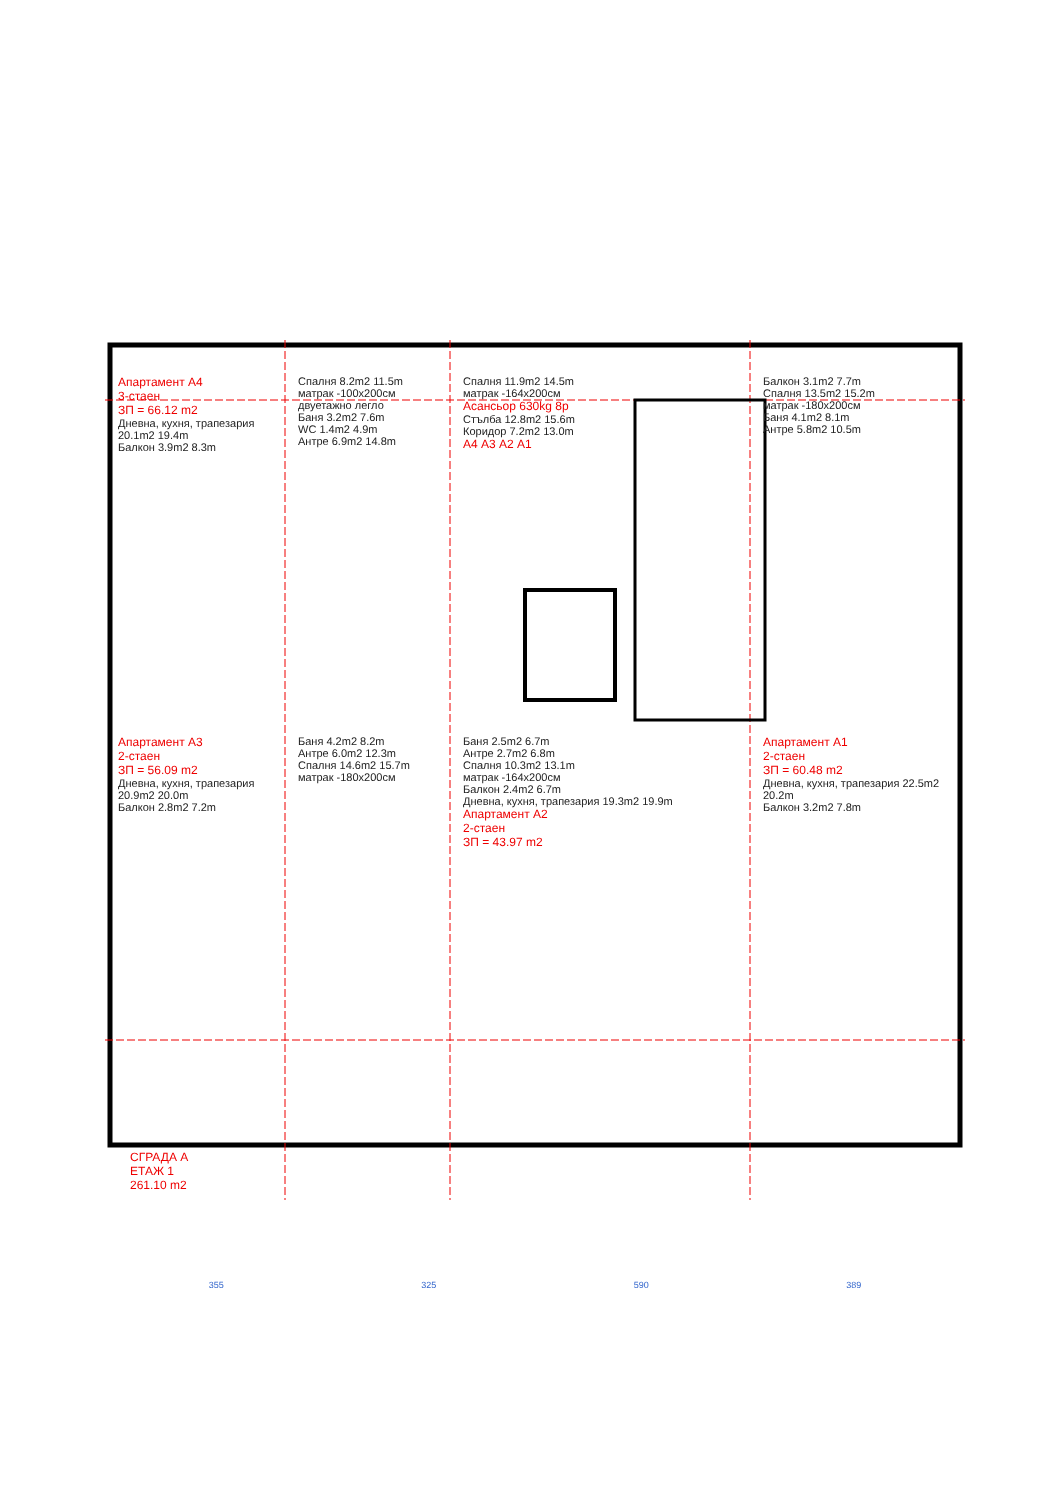Апартамент А4
3-стаен
ЗП = 66.12 m2
Дневна, кухня, трапезария 20.1m2 19.4m
Балкон 3.9m2 8.3m
Спалня 8.2m2 11.5m
матрак -100x200см двуетажно легло
Баня 3.2m2 7.6m
WC 1.4m2 4.9m
Антре 6.9m2 14.8m
Спалня 11.9m2 14.5m
матрак -164x200см
Асансьор 630kg 8р
Стълба 12.8m2 15.6m
Коридор 7.2m2 13.0m
А4 А3 А2 А1
Балкон 3.1m2 7.7m
Спалня 13.5m2 15.2m
матрак -180x200см
Баня 4.1m2 8.1m
Антре 5.8m2 10.5m
Апартамент А3
2-стаен
ЗП = 56.09 m2
Дневна, кухня, трапезария 20.9m2 20.0m
Балкон 2.8m2 7.2m
Баня 4.2m2 8.2m
Антре 6.0m2 12.3m
Спалня 14.6m2 15.7m
матрак -180x200см
Баня 2.5m2 6.7m
Антре 2.7m2 6.8m
Спалня 10.3m2 13.1m
матрак -164x200см
Балкон 2.4m2 6.7m
Дневна, кухня, трапезария 19.3m2 19.9m
Апартамент А2
2-стаен
ЗП = 43.97 m2
Апартамент А1
2-стаен
ЗП = 60.48 m2
Дневна, кухня, трапезария 22.5m2 20.2m
Балкон 3.2m2 7.8m
СГРАДА А
ЕТАЖ 1
261.10 m2
355 325 590 389